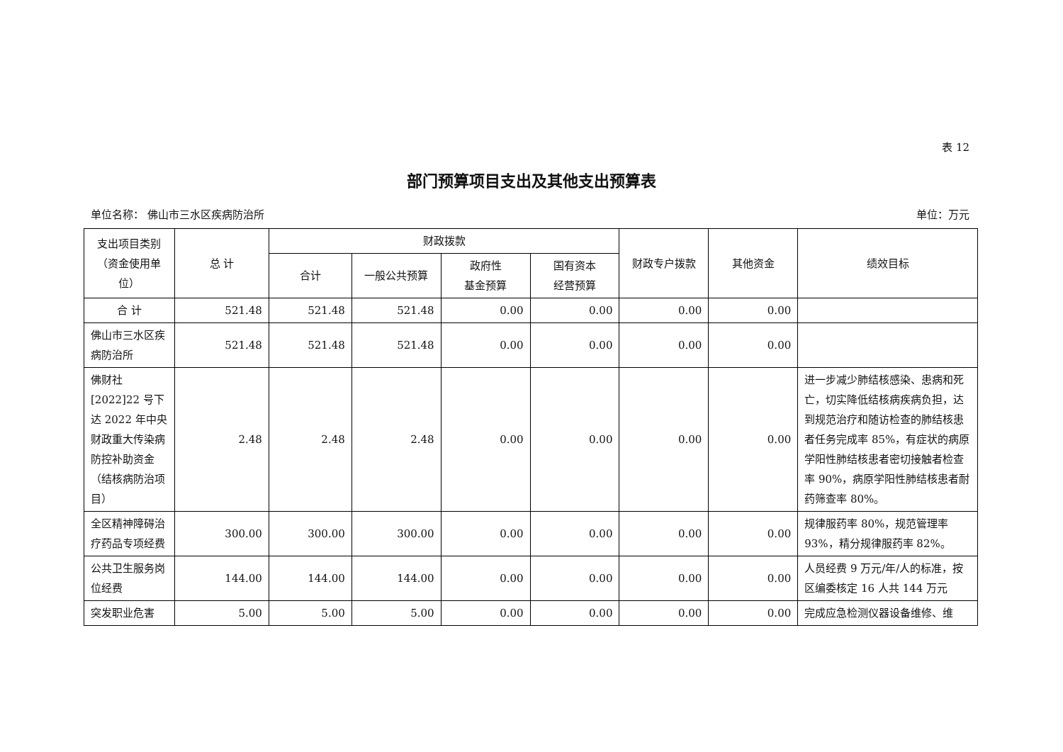表 12
部门预算项目支出及其他支出预算表
单位名称： 佛山市三水区疾病防治所 单位：万元
| 支出项目类别（资金使用单位） | 总 计 | 财政拨款 | | | | 财政专户拨款 | 其他资金 | 绩效目标 |
| --- | --- | --- | --- | --- | --- | --- | --- | --- |
| | | 合计 | 一般公共预算 | 政府性 基金预算 | 国有资本 经营预算 | | | |
| 合 计 | 521.48 | 521.48 | 521.48 | 0.00 | 0.00 | 0.00 | 0.00 | |
| 佛山市三水区疾病防治所 | 521.48 | 521.48 | 521.48 | 0.00 | 0.00 | 0.00 | 0.00 | |
| 佛财社[2022]22 号下达 2022 年中央财政重大传染病防控补助资金（结核病防治项目） | 2.48 | 2.48 | 2.48 | 0.00 | 0.00 | 0.00 | 0.00 | 进一步减少肺结核感染、患病和死亡，切实降低结核病疾病负担，达到规范治疗和随访检查的肺结核患者任务完成率 85%，有症状的病原学阳性肺结核患者密切接触者检查率 90%，病原学阳性肺结核患者耐药筛查率 80%。 |
| 全区精神障碍治疗药品专项经费 | 300.00 | 300.00 | 300.00 | 0.00 | 0.00 | 0.00 | 0.00 | 规律服药率 80%，规范管理率 93%，精分规律服药率 82%。 |
| 公共卫生服务岗位经费 | 144.00 | 144.00 | 144.00 | 0.00 | 0.00 | 0.00 | 0.00 | 人员经费 9 万元/年/人的标准，按区编委核定 16 人共 144 万元 |
| 突发职业危害 | 5.00 | 5.00 | 5.00 | 0.00 | 0.00 | 0.00 | 0.00 | 完成应急检测仪器设备维修、维 |